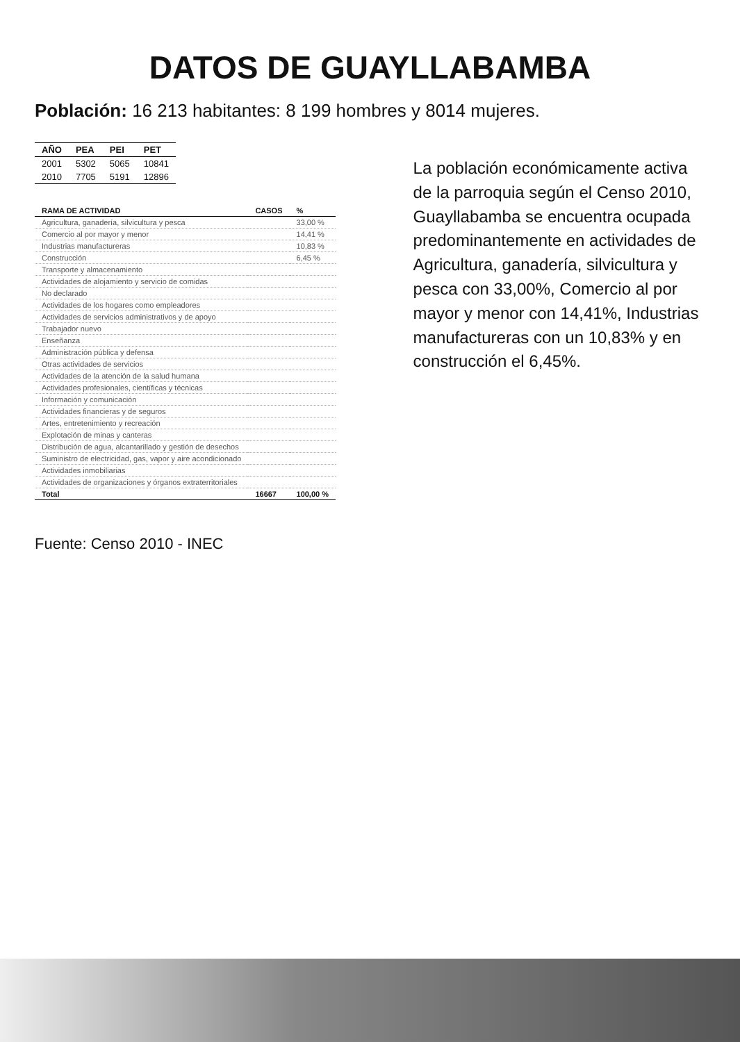DATOS DE GUAYLLABAMBA
Población: 16 213 habitantes: 8 199 hombres y 8014 mujeres.
| AÑO | PEA | PEI | PET |
| --- | --- | --- | --- |
| 2001 | 5302 | 5065 | 10841 |
| 2010 | 7705 | 5191 | 12896 |
| RAMA DE ACTIVIDAD | CASOS | % |
| --- | --- | --- |
| Agricultura, ganadería, silvicultura y pesca | | 33,00 % |
| Comercio al por mayor y menor | | 14,41 % |
| Industrias manufactureras | | 10,83 % |
| Construcción | | 6,45 % |
| Transporte y almacenamiento | | |
| Actividades de alojamiento y servicio de comidas | | |
| No declarado | | |
| Actividades de los hogares como empleadores | | |
| Actividades de servicios administrativos y de apoyo | | |
| Trabajador nuevo | | |
| Enseñanza | | |
| Administración pública y defensa | | |
| Otras actividades de servicios | | |
| Actividades de la atención de la salud humana | | |
| Actividades profesionales, científicas y técnicas | | |
| Información y comunicación | | |
| Actividades financieras y de seguros | | |
| Artes, entretenimiento y recreación | | |
| Explotación de minas y canteras | | |
| Distribución de agua, alcantarillado y gestión de desechos | | |
| Suministro de electricidad, gas, vapor y aire acondicionado | | |
| Actividades inmobiliarias | | |
| Actividades de organizaciones y órganos extraterritoriales | | |
| Total | 16667 | 100,00 % |
La población económicamente activa de la parroquia según el Censo 2010, Guayllabamba se encuentra ocupada predominantemente en actividades de Agricultura, ganadería, silvicultura y pesca con 33,00%, Comercio al por mayor y menor con 14,41%, Industrias manufactureras con un 10,83% y en construcción el 6,45%.
Fuente: Censo 2010 - INEC